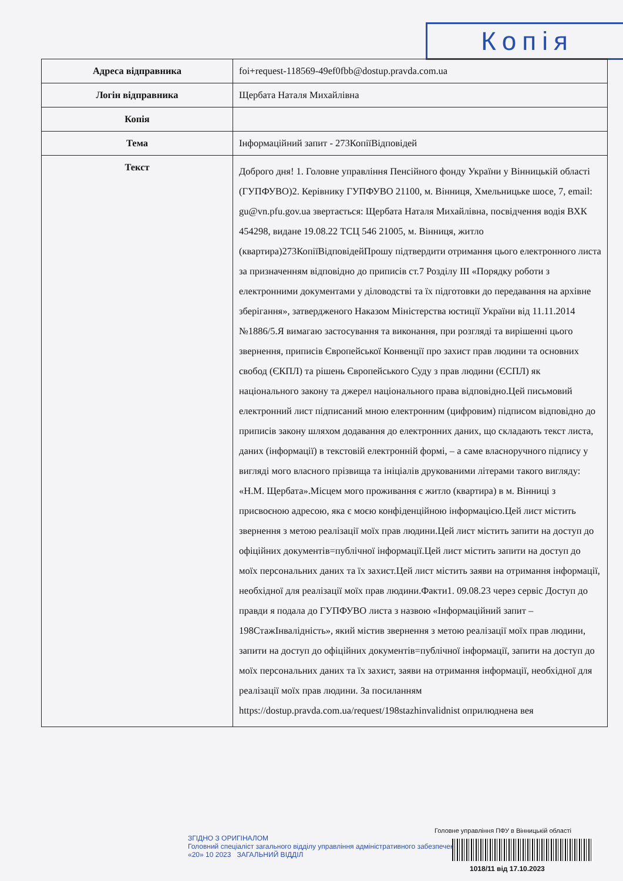Копія
| Адреса відправника | foi+request-118569-49ef0fbb@dostup.pravda.com.ua |
| Логін відправника | Щербата Наталя Михайлівна |
| Копія | |
| Тема | Інформаційний запит - 273КопіїВідповідей |
| Текст | Доброго дня! 1. Головне управління Пенсійного фонду України у Вінницькій області (ГУПФУВО)2. Керівнику ГУПФУВО 21100, м. Вінниця, Хмельницьке шосе, 7, email: gu@vn.pfu.gov.ua звертається: Щербата Наталя Михайлівна, посвідчення водія ВХК 454298, видане 19.08.22 ТСЦ 546 21005, м. Вінниця, житло (квартира)273КопіїВідповідейПрошу підтвердити отримання цього електронного листа за призначенням відповідно до приписів ст.7 Розділу ІІІ «Порядку роботи з електронними документами у діловодстві та їх підготовки до передавання на архівне зберігання», затвердженого Наказом Міністерства юстиції України від 11.11.2014 №1886/5.Я вимагаю застосування та виконання, при розгляді та вирішенні цього звернення, приписів Європейської Конвенції про захист прав людини та основних свобод (ЄКПЛ) та рішень Європейського Суду з прав людини (ЄСПЛ) як національного закону та джерел національного права відповідно.Цей письмовий електронний лист підписаний мною електронним (цифровим) підписом відповідно до приписів закону шляхом додавання до електронних даних, що складають текст листа, даних (інформації) в текстовій електронній формі, – а саме власноручного підпису у вигляді мого власного прізвища та ініціалів друкованими літерами такого вигляду: «Н.М. Щербата».Місцем мого проживання є житло (квартира) в м. Вінниці з присвоєною адресою, яка є моєю конфіденційною інформацією.Цей лист містить звернення з метою реалізації моїх прав людини.Цей лист містить запити на доступ до офіційних документів=публічної інформації.Цей лист містить запити на доступ до моїх персональних даних та їх захист.Цей лист містить заяви на отримання інформації, необхідної для реалізації моїх прав людини.Факти1. 09.08.23 через сервіс Доступ до правди я подала до ГУПФУВО листа з назвою «Інформаційний запит – 198СтажІнвалідність», який містив звернення з метою реалізації моїх прав людини, запити на доступ до офіційних документів=публічної інформації, запити на доступ до моїх персональних даних та їх захист, заяви на отримання інформації, необхідної для реалізації моїх прав людини. За посиланням https://dostup.pravda.com.ua/request/198stazhinvalidnist оприлюднена вея |
Головне управління ПФУ в Вінницькій області
ЗГІДНО З ОРИГІНАЛОМ
Головний спеціаліст загального відділу управління адміністративного забезпечення
«20» 10 2023 ЗАГАЛЬНИЙ ВІДДІЛ
1018/11 від 17.10.2023